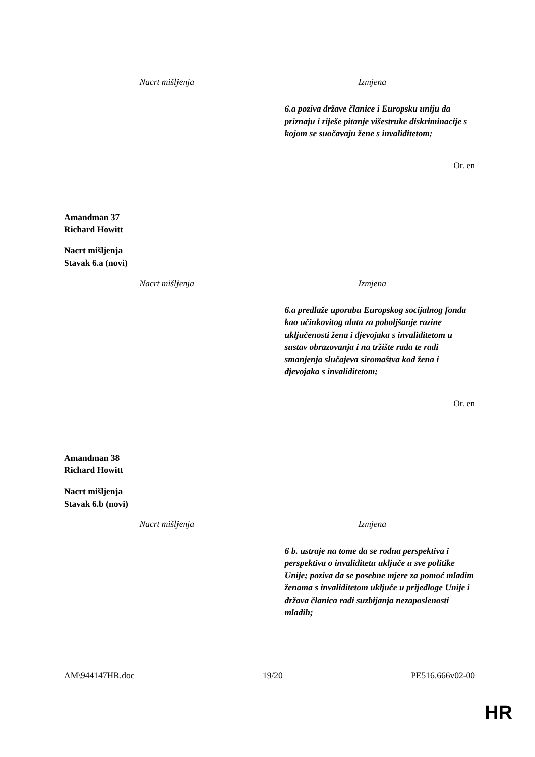| Nacrt mišljenja | Izmjena |
| --- | --- |
| | 6.a poziva države članice i Europsku uniju da priznaju i riješe pitanje višestruke diskriminacije s kojom se suočavaju žene s invaliditetom; |
Or. en
Amandman 37
Richard Howitt
Nacrt mišljenja
Stavak 6.a (novi)
| Nacrt mišljenja | Izmjena |
| --- | --- |
| | 6.a predlaže uporabu Europskog socijalnog fonda kao učinkovitog alata za poboljšanje razine uključenosti žena i djevojaka s invaliditetom u sustav obrazovanja i na tržište rada te radi smanjenja slučajeva siromaštva kod žena i djevojaka s invaliditetom; |
Or. en
Amandman 38
Richard Howitt
Nacrt mišljenja
Stavak 6.b (novi)
| Nacrt mišljenja | Izmjena |
| --- | --- |
| | 6 b. ustraje na tome da se rodna perspektiva i perspektiva o invaliditetu uključe u sve politike Unije; poziva da se posebne mjere za pomoć mladim ženama s invaliditetom uključe u prijedloge Unije i država članica radi suzbijanja nezaposlenosti mladih; |
AM\944147HR.doc 19/20 PE516.666v02-00
HR